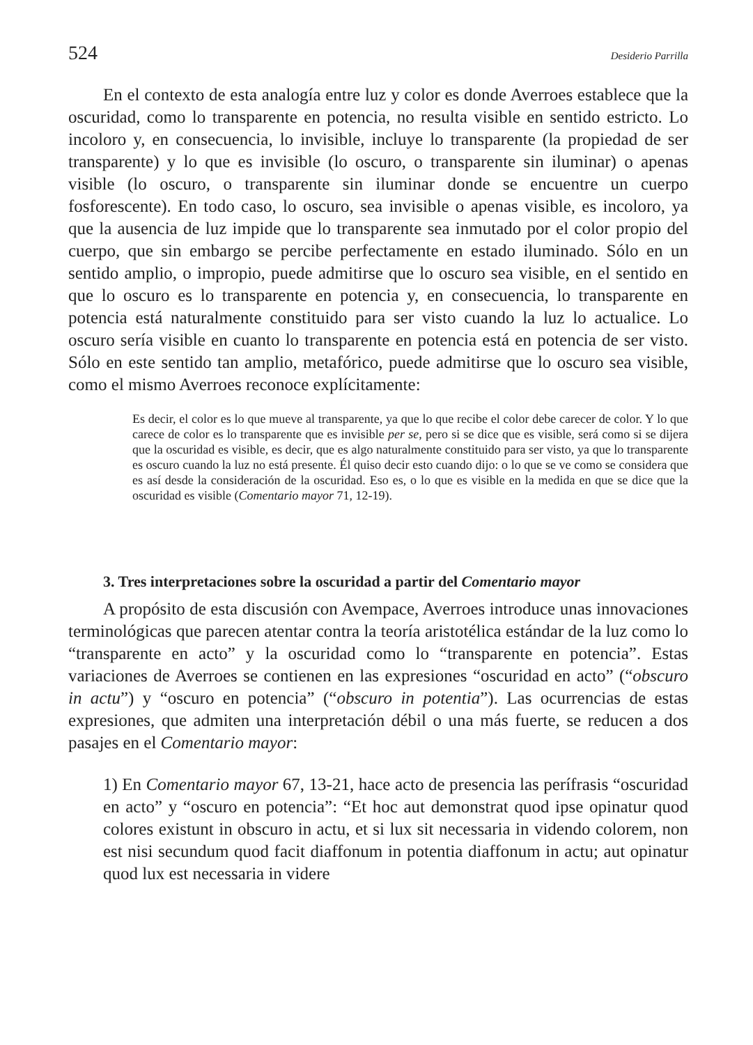524 Desiderio Parrilla
En el contexto de esta analogía entre luz y color es donde Averroes establece que la oscuridad, como lo transparente en potencia, no resulta visible en sentido estricto. Lo incoloro y, en consecuencia, lo invisible, incluye lo transparente (la propiedad de ser transparente) y lo que es invisible (lo oscuro, o transparente sin iluminar) o apenas visible (lo oscuro, o transparente sin iluminar donde se encuentre un cuerpo fosforescente). En todo caso, lo oscuro, sea invisible o apenas visible, es incoloro, ya que la ausencia de luz impide que lo transparente sea inmutado por el color propio del cuerpo, que sin embargo se percibe perfectamente en estado iluminado. Sólo en un sentido amplio, o impropio, puede admitirse que lo oscuro sea visible, en el sentido en que lo oscuro es lo transparente en potencia y, en consecuencia, lo transparente en potencia está naturalmente constituido para ser visto cuando la luz lo actualice. Lo oscuro sería visible en cuanto lo transparente en potencia está en potencia de ser visto. Sólo en este sentido tan amplio, metafórico, puede admitirse que lo oscuro sea visible, como el mismo Averroes reconoce explícitamente:
Es decir, el color es lo que mueve al transparente, ya que lo que recibe el color debe carecer de color. Y lo que carece de color es lo transparente que es invisible per se, pero si se dice que es visible, será como si se dijera que la oscuridad es visible, es decir, que es algo naturalmente constituido para ser visto, ya que lo transparente es oscuro cuando la luz no está presente. Él quiso decir esto cuando dijo: o lo que se ve como se considera que es así desde la consideración de la oscuridad. Eso es, o lo que es visible en la medida en que se dice que la oscuridad es visible (Comentario mayor 71, 12-19).
3. Tres interpretaciones sobre la oscuridad a partir del Comentario mayor
A propósito de esta discusión con Avempace, Averroes introduce unas innovaciones terminológicas que parecen atentar contra la teoría aristotélica estándar de la luz como lo “transparente en acto” y la oscuridad como lo “transparente en potencia”. Estas variaciones de Averroes se contienen en las expresiones “oscuridad en acto” (“obscuro in actu”) y “oscuro en potencia” (“obscuro in potentia”). Las ocurrencias de estas expresiones, que admiten una interpretación débil o una más fuerte, se reducen a dos pasajes en el Comentario mayor:
1) En Comentario mayor 67, 13-21, hace acto de presencia las perífrasis “oscuridad en acto” y “oscuro en potencia”: “Et hoc aut demonstrat quod ipse opinatur quod colores existunt in obscuro in actu, et si lux sit necessaria in videndo colorem, non est nisi secundum quod facit diaffonum in potentia diaffonum in actu; aut opinatur quod lux est necessaria in videre